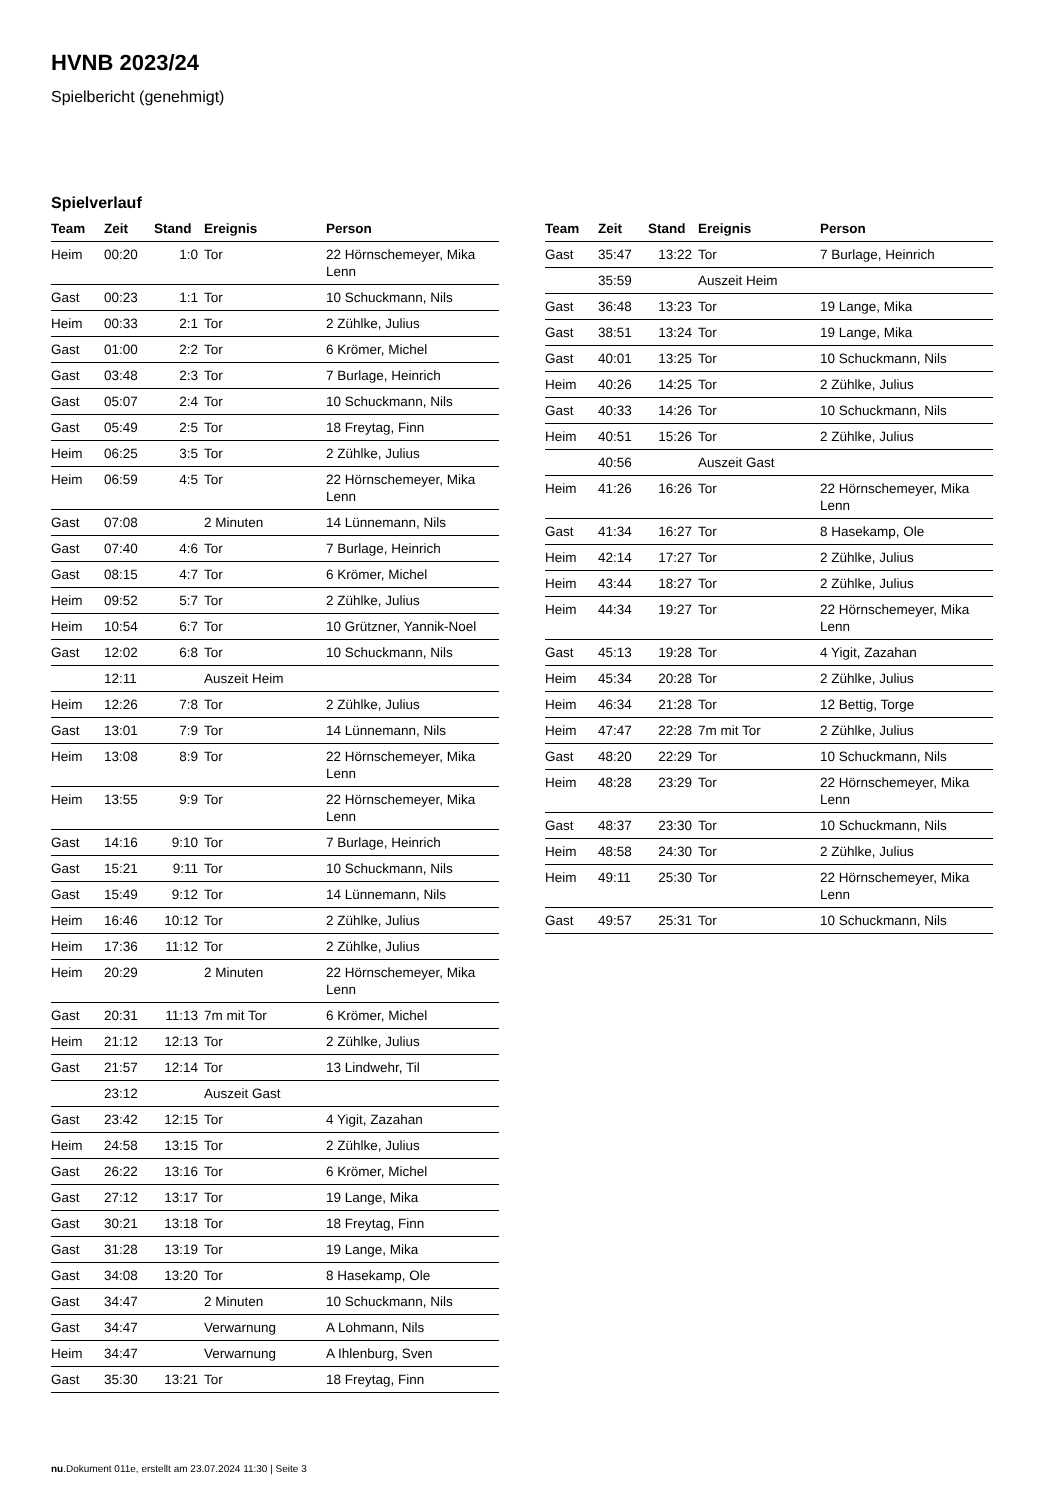HVNB 2023/24
Spielbericht (genehmigt)
Spielverlauf
| Team | Zeit | Stand | Ereignis | Person |
| --- | --- | --- | --- | --- |
| Heim | 00:20 | 1:0 | Tor | 22 Hörnschemeyer, Mika Lenn |
| Gast | 00:23 | 1:1 | Tor | 10 Schuckmann, Nils |
| Heim | 00:33 | 2:1 | Tor | 2 Zühlke, Julius |
| Gast | 01:00 | 2:2 | Tor | 6 Krömer, Michel |
| Gast | 03:48 | 2:3 | Tor | 7 Burlage, Heinrich |
| Gast | 05:07 | 2:4 | Tor | 10 Schuckmann, Nils |
| Gast | 05:49 | 2:5 | Tor | 18 Freytag, Finn |
| Heim | 06:25 | 3:5 | Tor | 2 Zühlke, Julius |
| Heim | 06:59 | 4:5 | Tor | 22 Hörnschemeyer, Mika Lenn |
| Gast | 07:08 | | 2 Minuten | 14 Lünnemann, Nils |
| Gast | 07:40 | 4:6 | Tor | 7 Burlage, Heinrich |
| Gast | 08:15 | 4:7 | Tor | 6 Krömer, Michel |
| Heim | 09:52 | 5:7 | Tor | 2 Zühlke, Julius |
| Heim | 10:54 | 6:7 | Tor | 10 Grützner, Yannik-Noel |
| Gast | 12:02 | 6:8 | Tor | 10 Schuckmann, Nils |
| | 12:11 | | Auszeit Heim | |
| Heim | 12:26 | 7:8 | Tor | 2 Zühlke, Julius |
| Gast | 13:01 | 7:9 | Tor | 14 Lünnemann, Nils |
| Heim | 13:08 | 8:9 | Tor | 22 Hörnschemeyer, Mika Lenn |
| Heim | 13:55 | 9:9 | Tor | 22 Hörnschemeyer, Mika Lenn |
| Gast | 14:16 | 9:10 | Tor | 7 Burlage, Heinrich |
| Gast | 15:21 | 9:11 | Tor | 10 Schuckmann, Nils |
| Gast | 15:49 | 9:12 | Tor | 14 Lünnemann, Nils |
| Heim | 16:46 | 10:12 | Tor | 2 Zühlke, Julius |
| Heim | 17:36 | 11:12 | Tor | 2 Zühlke, Julius |
| Heim | 20:29 | | 2 Minuten | 22 Hörnschemeyer, Mika Lenn |
| Gast | 20:31 | 11:13 | 7m mit Tor | 6 Krömer, Michel |
| Heim | 21:12 | 12:13 | Tor | 2 Zühlke, Julius |
| Gast | 21:57 | 12:14 | Tor | 13 Lindwehr, Til |
| | 23:12 | | Auszeit Gast | |
| Gast | 23:42 | 12:15 | Tor | 4 Yigit, Zazahan |
| Heim | 24:58 | 13:15 | Tor | 2 Zühlke, Julius |
| Gast | 26:22 | 13:16 | Tor | 6 Krömer, Michel |
| Gast | 27:12 | 13:17 | Tor | 19 Lange, Mika |
| Gast | 30:21 | 13:18 | Tor | 18 Freytag, Finn |
| Gast | 31:28 | 13:19 | Tor | 19 Lange, Mika |
| Gast | 34:08 | 13:20 | Tor | 8 Hasekamp, Ole |
| Gast | 34:47 | | 2 Minuten | 10 Schuckmann, Nils |
| Gast | 34:47 | | Verwarnung | A Lohmann, Nils |
| Heim | 34:47 | | Verwarnung | A Ihlenburg, Sven |
| Gast | 35:30 | 13:21 | Tor | 18 Freytag, Finn |
| Team | Zeit | Stand | Ereignis | Person |
| --- | --- | --- | --- | --- |
| Gast | 35:47 | 13:22 | Tor | 7 Burlage, Heinrich |
| | 35:59 | | Auszeit Heim | |
| Gast | 36:48 | 13:23 | Tor | 19 Lange, Mika |
| Gast | 38:51 | 13:24 | Tor | 19 Lange, Mika |
| Gast | 40:01 | 13:25 | Tor | 10 Schuckmann, Nils |
| Heim | 40:26 | 14:25 | Tor | 2 Zühlke, Julius |
| Gast | 40:33 | 14:26 | Tor | 10 Schuckmann, Nils |
| Heim | 40:51 | 15:26 | Tor | 2 Zühlke, Julius |
| | 40:56 | | Auszeit Gast | |
| Heim | 41:26 | 16:26 | Tor | 22 Hörnschemeyer, Mika Lenn |
| Gast | 41:34 | 16:27 | Tor | 8 Hasekamp, Ole |
| Heim | 42:14 | 17:27 | Tor | 2 Zühlke, Julius |
| Heim | 43:44 | 18:27 | Tor | 2 Zühlke, Julius |
| Heim | 44:34 | 19:27 | Tor | 22 Hörnschemeyer, Mika Lenn |
| Gast | 45:13 | 19:28 | Tor | 4 Yigit, Zazahan |
| Heim | 45:34 | 20:28 | Tor | 2 Zühlke, Julius |
| Heim | 46:34 | 21:28 | Tor | 12 Bettig, Torge |
| Heim | 47:47 | 22:28 | 7m mit Tor | 2 Zühlke, Julius |
| Gast | 48:20 | 22:29 | Tor | 10 Schuckmann, Nils |
| Heim | 48:28 | 23:29 | Tor | 22 Hörnschemeyer, Mika Lenn |
| Gast | 48:37 | 23:30 | Tor | 10 Schuckmann, Nils |
| Heim | 48:58 | 24:30 | Tor | 2 Zühlke, Julius |
| Heim | 49:11 | 25:30 | Tor | 22 Hörnschemeyer, Mika Lenn |
| Gast | 49:57 | 25:31 | Tor | 10 Schuckmann, Nils |
nu.Dokument 011e, erstellt am 23.07.2024 11:30 | Seite 3